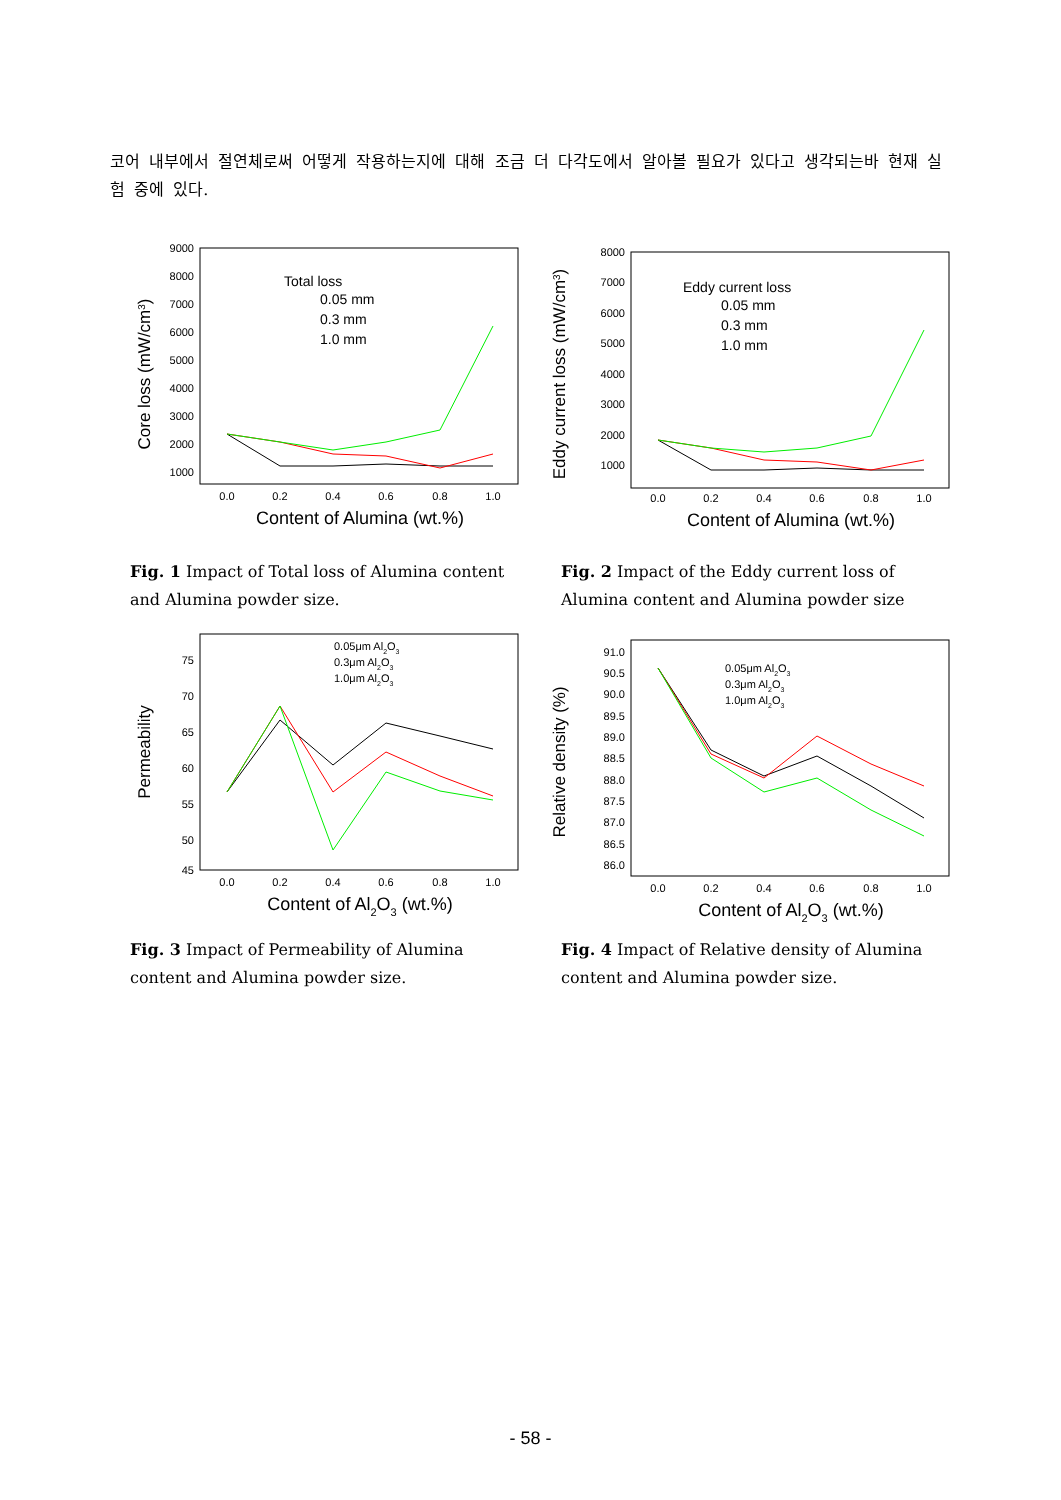코어 내부에서 절연체로써 어떻게 작용하는지에 대해 조금 더 다각도에서 알아볼 필요가 있다고 생각되는바 현재 실험 중에 있다.
9000
8000
7000
6000
5000
4000
3000
2000
1000
0.0
0.2
0.4
0.6
0.8
1.0
Content of Alumina (wt.%)
Core loss (mW/cm3)
Total loss
0.05 mm
0.3 mm
1.0 mm
Fig. 1 Impact of Total loss of Alumina content and Alumina powder size.
8000
7000
6000
5000
4000
3000
2000
1000
0.0
0.2
0.4
0.6
0.8
1.0
Content of Alumina (wt.%)
Eddy current loss (mW/cm3)
Eddy current loss
0.05 mm
0.3 mm
1.0 mm
Fig. 2 Impact of the Eddy current loss of Alumina content and Alumina powder size
75
70
65
60
55
50
45
0.0
0.2
0.4
0.6
0.8
1.0
Content of Al2O3 (wt.%)
Permeability
0.05μm Al2O3
0.3μm Al2O3
1.0μm Al2O3
Fig. 3 Impact of Permeability of Alumina content and Alumina powder size.
91.0
90.5
90.0
89.5
89.0
88.5
88.0
87.5
87.0
86.5
86.0
0.0
0.2
0.4
0.6
0.8
1.0
Content of Al2O3 (wt.%)
Relative density (%)
0.05μm Al2O3
0.3μm Al2O3
1.0μm Al2O3
Fig. 4 Impact of Relative density of Alumina content and Alumina powder size.
- 58 -